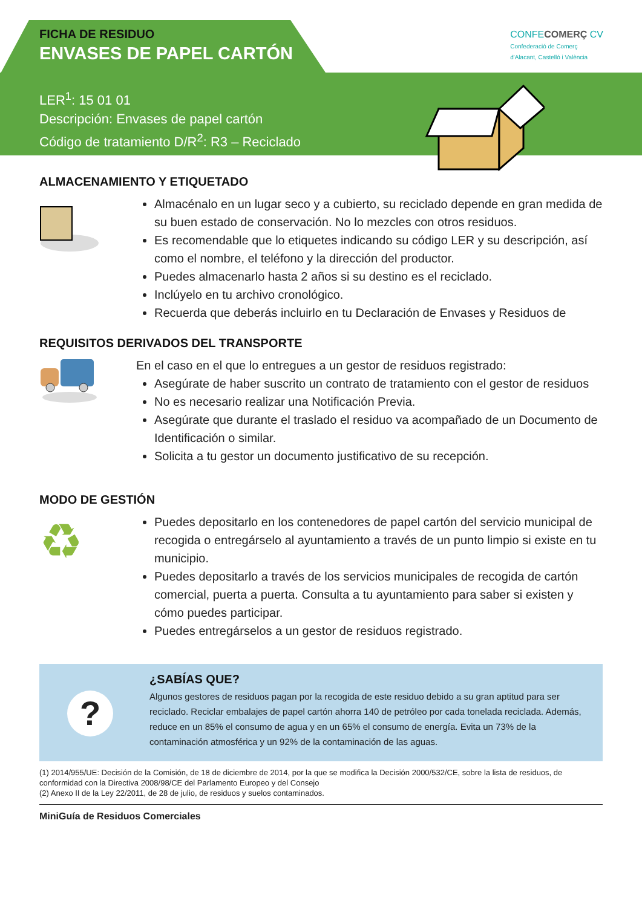FICHA DE RESIDUO
ENVASES DE PAPEL CARTÓN
LER<sup>1</sup>: 15 01 01
Descripción: Envases de papel cartón
Código de tratamiento D/R<sup>2</sup>: R3 – Reciclado
CONFECOMERÇ CV
Confederació de Comerç
d'Alacant, Castelló i València
ALMACENAMIENTO Y ETIQUETADO
Almacénalo en un lugar seco y a cubierto, su reciclado depende en gran medida de su buen estado de conservación. No lo mezcles con otros residuos.
Es recomendable que lo etiquetes indicando su código LER y su descripción, así como el nombre, el teléfono y la dirección del productor.
Puedes almacenarlo hasta 2 años si su destino es el reciclado.
Inclúyelo en tu archivo cronológico.
Recuerda que deberás incluirlo en tu Declaración de Envases y Residuos de
REQUISITOS DERIVADOS DEL TRANSPORTE
En el caso en el que lo entregues a un gestor de residuos registrado:
Asegúrate de haber suscrito un contrato de tratamiento con el gestor de residuos
No es necesario realizar una Notificación Previa.
Asegúrate que durante el traslado el residuo va acompañado de un Documento de Identificación o similar.
Solicita a tu gestor un documento justificativo de su recepción.
MODO DE GESTIÓN
♻
Puedes depositarlo en los contenedores de papel cartón del servicio municipal de recogida o entregárselo al ayuntamiento a través de un punto limpio si existe en tu municipio.
Puedes depositarlo a través de los servicios municipales de recogida de cartón comercial, puerta a puerta. Consulta a tu ayuntamiento para saber si existen y cómo puedes participar.
Puedes entregárselos a un gestor de residuos registrado.
?
¿SABÍAS QUE?
Algunos gestores de residuos pagan por la recogida de este residuo debido a su gran aptitud para ser reciclado. Reciclar embalajes de papel cartón ahorra 140 de petróleo por cada tonelada reciclada. Además, reduce en un 85% el consumo de agua y en un 65% el consumo de energía. Evita un 73% de la contaminación atmosférica y un 92% de la contaminación de las aguas.
(1) 2014/955/UE: Decisión de la Comisión, de 18 de diciembre de 2014, por la que se modifica la Decisión 2000/532/CE, sobre la lista de residuos, de conformidad con la Directiva 2008/98/CE del Parlamento Europeo y del Consejo
(2) Anexo II de la Ley 22/2011, de 28 de julio, de residuos y suelos contaminados.
MiniGuía de Residuos Comerciales